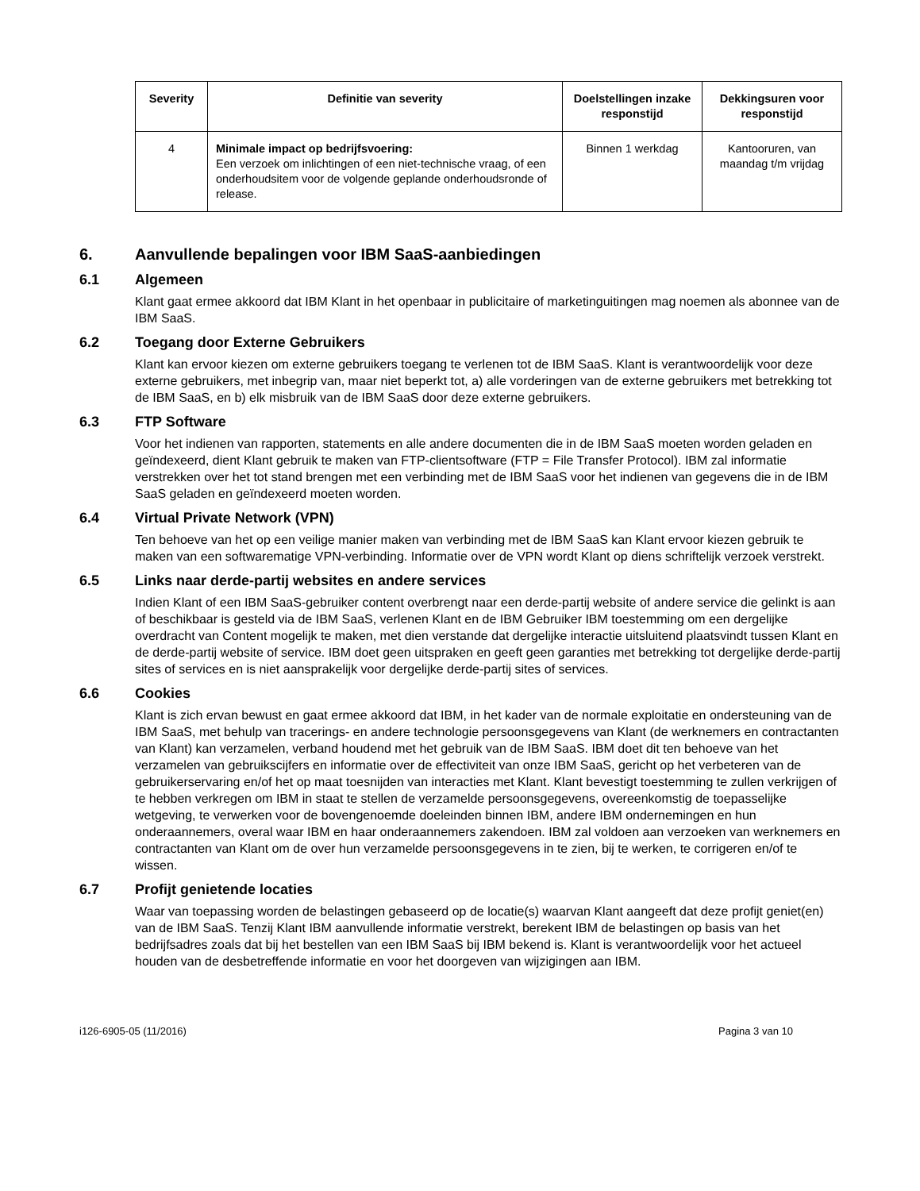| Severity | Definitie van severity | Doelstellingen inzake responstijd | Dekkingsuren voor responstijd |
| --- | --- | --- | --- |
| 4 | Minimale impact op bedrijfsvoering: Een verzoek om inlichtingen of een niet-technische vraag, of een onderhoudsitem voor de volgende geplande onderhoudsronde of release. | Binnen 1 werkdag | Kantooruren, van maandag t/m vrijdag |
6. Aanvullende bepalingen voor IBM SaaS-aanbiedingen
6.1 Algemeen
Klant gaat ermee akkoord dat IBM Klant in het openbaar in publicitaire of marketinguitingen mag noemen als abonnee van de IBM SaaS.
6.2 Toegang door Externe Gebruikers
Klant kan ervoor kiezen om externe gebruikers toegang te verlenen tot de IBM SaaS. Klant is verantwoordelijk voor deze externe gebruikers, met inbegrip van, maar niet beperkt tot, a) alle vorderingen van de externe gebruikers met betrekking tot de IBM SaaS, en b) elk misbruik van de IBM SaaS door deze externe gebruikers.
6.3 FTP Software
Voor het indienen van rapporten, statements en alle andere documenten die in de IBM SaaS moeten worden geladen en geïndexeerd, dient Klant gebruik te maken van FTP-clientsoftware (FTP = File Transfer Protocol). IBM zal informatie verstrekken over het tot stand brengen met een verbinding met de IBM SaaS voor het indienen van gegevens die in de IBM SaaS geladen en geïndexeerd moeten worden.
6.4 Virtual Private Network (VPN)
Ten behoeve van het op een veilige manier maken van verbinding met de IBM SaaS kan Klant ervoor kiezen gebruik te maken van een softwarematige VPN-verbinding. Informatie over de VPN wordt Klant op diens schriftelijk verzoek verstrekt.
6.5 Links naar derde-partij websites en andere services
Indien Klant of een IBM SaaS-gebruiker content overbrengt naar een derde-partij website of andere service die gelinkt is aan of beschikbaar is gesteld via de IBM SaaS, verlenen Klant en de IBM Gebruiker IBM toestemming om een dergelijke overdracht van Content mogelijk te maken, met dien verstande dat dergelijke interactie uitsluitend plaatsvindt tussen Klant en de derde-partij website of service. IBM doet geen uitspraken en geeft geen garanties met betrekking tot dergelijke derde-partij sites of services en is niet aansprakelijk voor dergelijke derde-partij sites of services.
6.6 Cookies
Klant is zich ervan bewust en gaat ermee akkoord dat IBM, in het kader van de normale exploitatie en ondersteuning van de IBM SaaS, met behulp van tracerings- en andere technologie persoonsgegevens van Klant (de werknemers en contractanten van Klant) kan verzamelen, verband houdend met het gebruik van de IBM SaaS. IBM doet dit ten behoeve van het verzamelen van gebruikscijfers en informatie over de effectiviteit van onze IBM SaaS, gericht op het verbeteren van de gebruikerservaring en/of het op maat toesnijden van interacties met Klant. Klant bevestigt toestemming te zullen verkrijgen of te hebben verkregen om IBM in staat te stellen de verzamelde persoonsgegevens, overeenkomstig de toepasselijke wetgeving, te verwerken voor de bovengenoemde doeleinden binnen IBM, andere IBM ondernemingen en hun onderaannemers, overal waar IBM en haar onderaannemers zakendoen. IBM zal voldoen aan verzoeken van werknemers en contractanten van Klant om de over hun verzamelde persoonsgegevens in te zien, bij te werken, te corrigeren en/of te wissen.
6.7 Profijt genietende locaties
Waar van toepassing worden de belastingen gebaseerd op de locatie(s) waarvan Klant aangeeft dat deze profijt geniet(en) van de IBM SaaS. Tenzij Klant IBM aanvullende informatie verstrekt, berekent IBM de belastingen op basis van het bedrijfsadres zoals dat bij het bestellen van een IBM SaaS bij IBM bekend is. Klant is verantwoordelijk voor het actueel houden van de desbetreffende informatie en voor het doorgeven van wijzigingen aan IBM.
i126-6905-05 (11/2016) Pagina 3 van 10